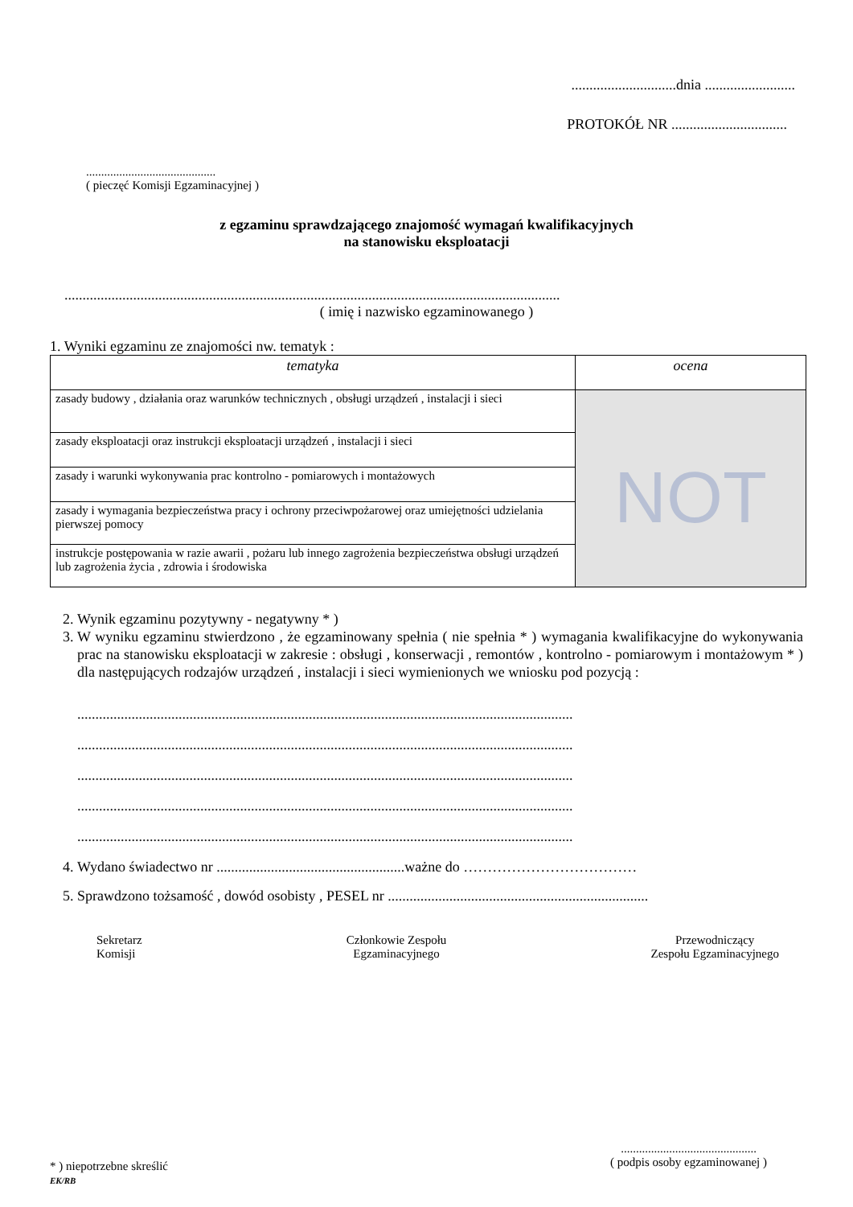.............................dnia .........................
PROTOKÓŁ NR ................................
...........................................
( pieczęć Komisji Egzaminacyjnej )
z egzaminu sprawdzającego znajomość wymagań kwalifikacyjnych
na stanowisku eksploatacji
.........................................................................................................................................
( imię i nazwisko egzaminowanego )
1. Wyniki egzaminu ze znajomości nw. tematyk :
| tematyka | ocena |
| --- | --- |
| zasady budowy , działania oraz warunków technicznych , obsługi urządzeń , instalacji i sieci | NOT |
| zasady eksploatacji oraz instrukcji eksploatacji urządzeń , instalacji i sieci | |
| zasady i warunki wykonywania prac kontrolno - pomiarowych i montażowych | |
| zasady i wymagania bezpieczeństwa pracy i ochrony przeciwpożarowej oraz umiejętności udzielania pierwszej pomocy | |
| instrukcje postępowania w razie awarii , pożaru lub innego zagrożenia bezpieczeństwa obsługi urządzeń lub zagrożenia życia , zdrowia i środowiska | |
2. Wynik egzaminu pozytywny - negatywny * )
3. W wyniku egzaminu stwierdzono , że egzaminowany spełnia ( nie spełnia * ) wymagania kwalifikacyjne do wykonywania prac na stanowisku eksploatacji w zakresie : obsługi , konserwacji , remontów , kontrolno - pomiarowym i montażowym * ) dla następujących rodzajów urządzeń , instalacji i sieci wymienionych we wniosku pod pozycją :
.........................................................................................................................................
.........................................................................................................................................
.........................................................................................................................................
.........................................................................................................................................
.........................................................................................................................................
4. Wydano świadectwo nr ....................................................ważne do ………………………………
5. Sprawdzono tożsamość , dowód osobisty , PESEL nr ........................................................................
Sekretarz
Komisji
Członkowie Zespołu
Egzaminacyjnego
Przewodniczący
Zespołu Egzaminacyjnego
* ) niepotrzebne skreślić
EK/RB
.............................................
( podpis osoby egzaminowanej )